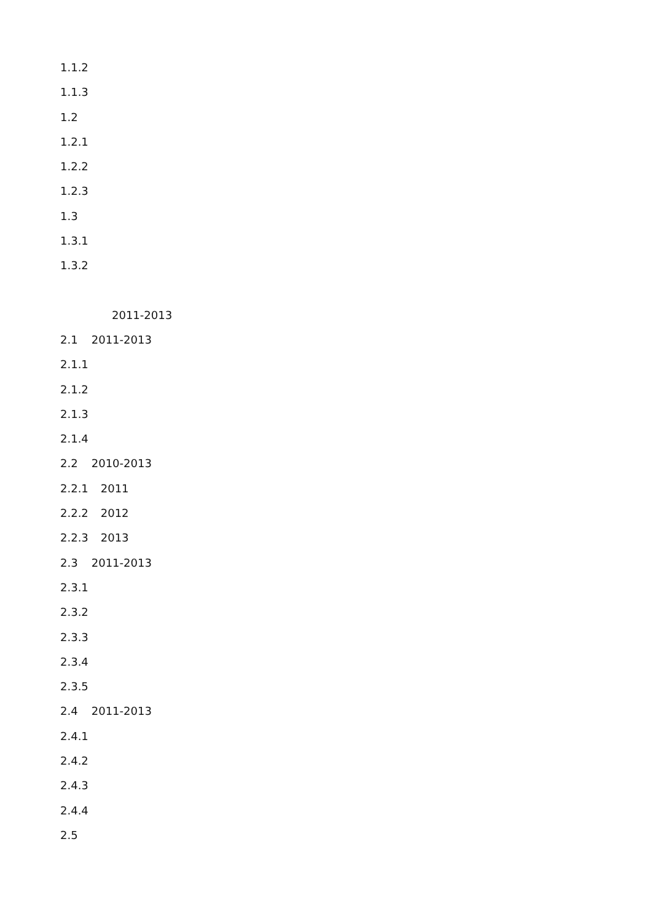1.1.2
1.1.3
1.2
1.2.1
1.2.2
1.2.3
1.3
1.3.1
1.3.2
2011-2013
2.1 2011-2013
2.1.1
2.1.2
2.1.3
2.1.4
2.2 2010-2013
2.2.1 2011
2.2.2 2012
2.2.3 2013
2.3 2011-2013
2.3.1
2.3.2
2.3.3
2.3.4
2.3.5
2.4 2011-2013
2.4.1
2.4.2
2.4.3
2.4.4
2.5